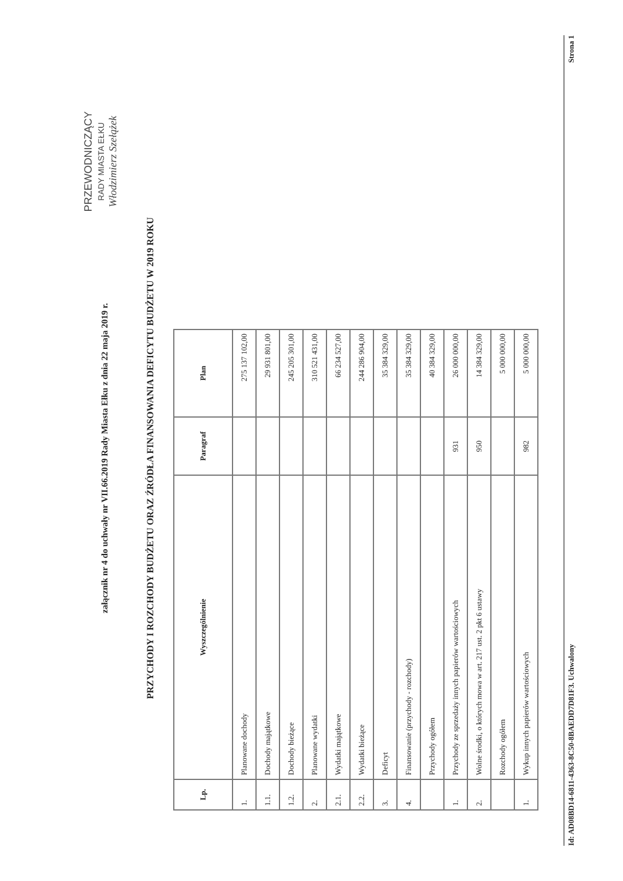załącznik nr 4 do uchwały nr VII.66.2019 Rady Miasta Ełku z dnia 22 maja 2019 r.
PRZYCHODY I ROZCHODY BUDŻETU ORAZ ŹRÓDŁA FINANSOWANIA DEFICYTU BUDŻETU W 2019 ROKU
| Lp. | Wyszczególnienie | Paragraf | Plan |
| --- | --- | --- | --- |
| 1. | Planowane dochody | | 275 137 102,00 |
| 1.1. | Dochody majątkowe | | 29 931 801,00 |
| 1.2. | Dochody bieżące | | 245 205 301,00 |
| 2. | Planowane wydatki | | 310 521 431,00 |
| 2.1. | Wydatki majątkowe | | 66 234 527,00 |
| 2.2. | Wydatki bieżące | | 244 286 904,00 |
| 3. | Deficyt | | 35 384 329,00 |
| 4. | Finansowanie (przychody - rozchody) | | 35 384 329,00 |
| | Przychody ogółem | | 40 384 329,00 |
| 1. | Przychody ze sprzedaży innych papierów wartościowych | 931 | 26 000 000,00 |
| 2. | Wolne środki, o których mowa w art. 217 ust. 2 pkt 6 ustawy | 950 | 14 384 329,00 |
| | Rozchody ogółem | | 5 000 000,00 |
| 1. | Wykup innych papierów wartościowych | 982 | 5 000 000,00 |
PRZEWODNICZĄCY
RADY MIASTA EŁKU
Włodzimierz Szełążek
Id: AD08BD14-6811-4363-8C50-8BAEDD7D81F3. Uchwalony Strona 1